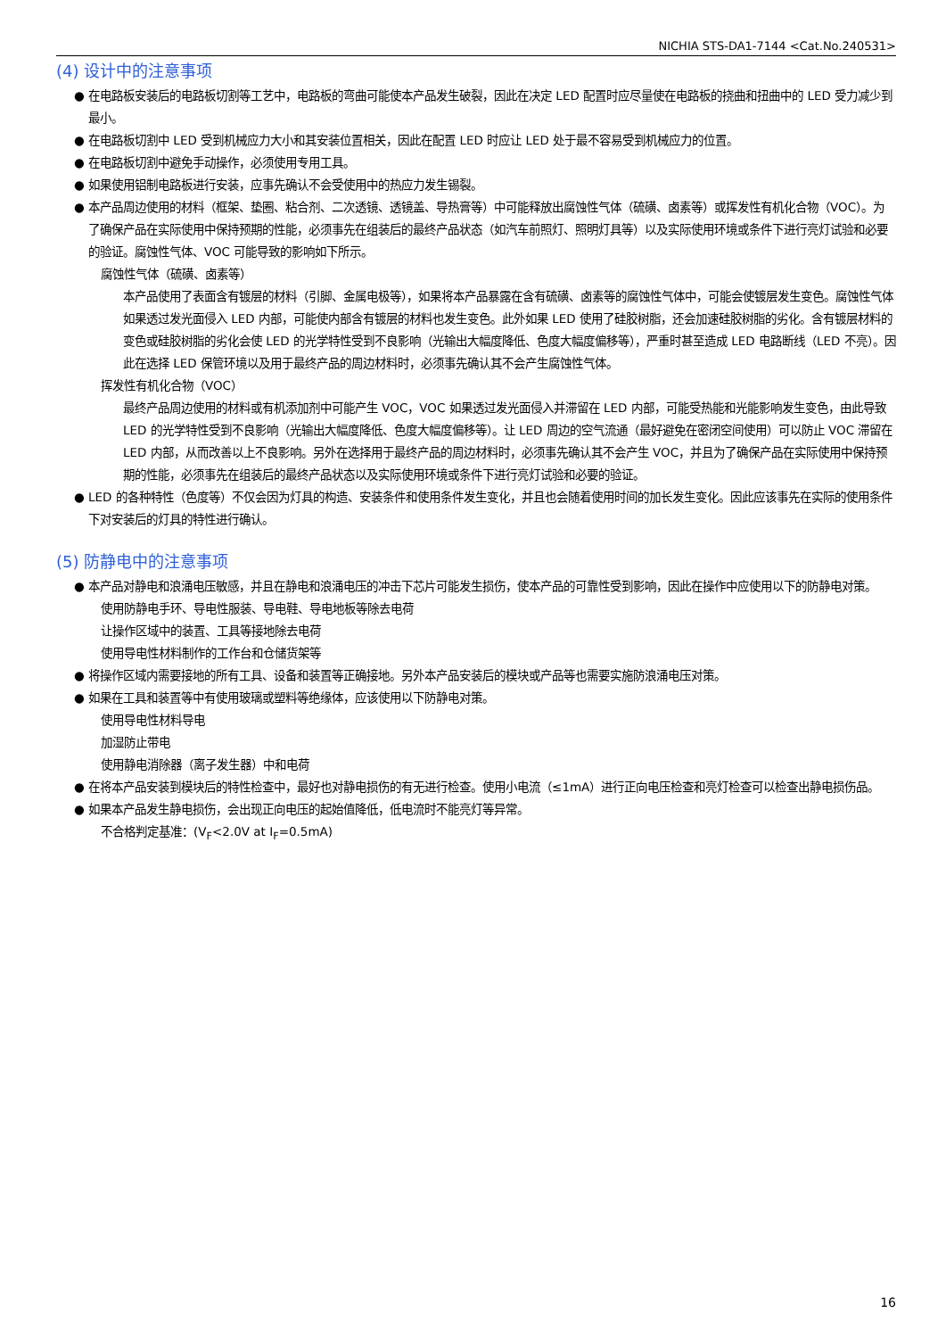NICHIA STS-DA1-7144 <Cat.No.240531>
(4) 设计中的注意事项
● 在电路板安装后的电路板切割等工艺中，电路板的弯曲可能使本产品发生破裂，因此在决定 LED 配置时应尽量使在电路板的挠曲和扭曲中的 LED 受力减少到最小。
● 在电路板切割中 LED 受到机械应力大小和其安装位置相关，因此在配置 LED 时应让 LED 处于最不容易受到机械应力的位置。
● 在电路板切割中避免手动操作，必须使用专用工具。
● 如果使用铝制电路板进行安装，应事先确认不会受使用中的热应力发生锡裂。
● 本产品周边使用的材料（框架、垫圈、粘合剂、二次透镜、透镜盖、导热膏等）中可能释放出腐蚀性气体（硫磺、卤素等）或挥发性有机化合物（VOC）。为了确保产品在实际使用中保持预期的性能，必须事先在组装后的最终产品状态（如汽车前照灯、照明灯具等）以及实际使用环境或条件下进行亮灯试验和必要的验证。腐蚀性气体、VOC 可能导致的影响如下所示。
腐蚀性气体（硫磺、卤素等）
本产品使用了表面含有镀层的材料（引脚、金属电极等），如果将本产品暴露在含有硫磺、卤素等的腐蚀性气体中，可能会使镀层发生变色。腐蚀性气体如果透过发光面侵入 LED 内部，可能使内部含有镀层的材料也发生变色。此外如果 LED 使用了硅胶树脂，还会加速硅胶树脂的劣化。含有镀层材料的变色或硅胶树脂的劣化会使 LED 的光学特性受到不良影响（光输出大幅度降低、色度大幅度偏移等），严重时甚至造成 LED 电路断线（LED 不亮）。因此在选择 LED 保管环境以及用于最终产品的周边材料时，必须事先确认其不会产生腐蚀性气体。
挥发性有机化合物（VOC）
最终产品周边使用的材料或有机添加剂中可能产生 VOC，VOC 如果透过发光面侵入并滞留在 LED 内部，可能受热能和光能影响发生变色，由此导致 LED 的光学特性受到不良影响（光输出大幅度降低、色度大幅度偏移等）。让 LED 周边的空气流通（最好避免在密闭空间使用）可以防止 VOC 滞留在 LED 内部，从而改善以上不良影响。另外在选择用于最终产品的周边材料时，必须事先确认其不会产生 VOC，并且为了确保产品在实际使用中保持预期的性能，必须事先在组装后的最终产品状态以及实际使用环境或条件下进行亮灯试验和必要的验证。
● LED 的各种特性（色度等）不仅会因为灯具的构造、安装条件和使用条件发生变化，并且也会随着使用时间的加长发生变化。因此应该事先在实际的使用条件下对安装后的灯具的特性进行确认。
(5) 防静电中的注意事项
● 本产品对静电和浪涌电压敏感，并且在静电和浪涌电压的冲击下芯片可能发生损伤，使本产品的可靠性受到影响，因此在操作中应使用以下的防静电对策。
使用防静电手环、导电性服装、导电鞋、导电地板等除去电荷
让操作区域中的装置、工具等接地除去电荷
使用导电性材料制作的工作台和仓储货架等
● 将操作区域内需要接地的所有工具、设备和装置等正确接地。另外本产品安装后的模块或产品等也需要实施防浪涌电压对策。
● 如果在工具和装置等中有使用玻璃或塑料等绝缘体，应该使用以下防静电对策。
使用导电性材料导电
加湿防止带电
使用静电消除器（离子发生器）中和电荷
● 在将本产品安装到模块后的特性检查中，最好也对静电损伤的有无进行检查。使用小电流（≤1mA）进行正向电压检查和亮灯检查可以检查出静电损伤品。
● 如果本产品发生静电损伤，会出现正向电压的起始值降低，低电流时不能亮灯等异常。
不合格判定基准：(V<sub>F</sub><2.0V at I<sub>F</sub>=0.5mA)
16